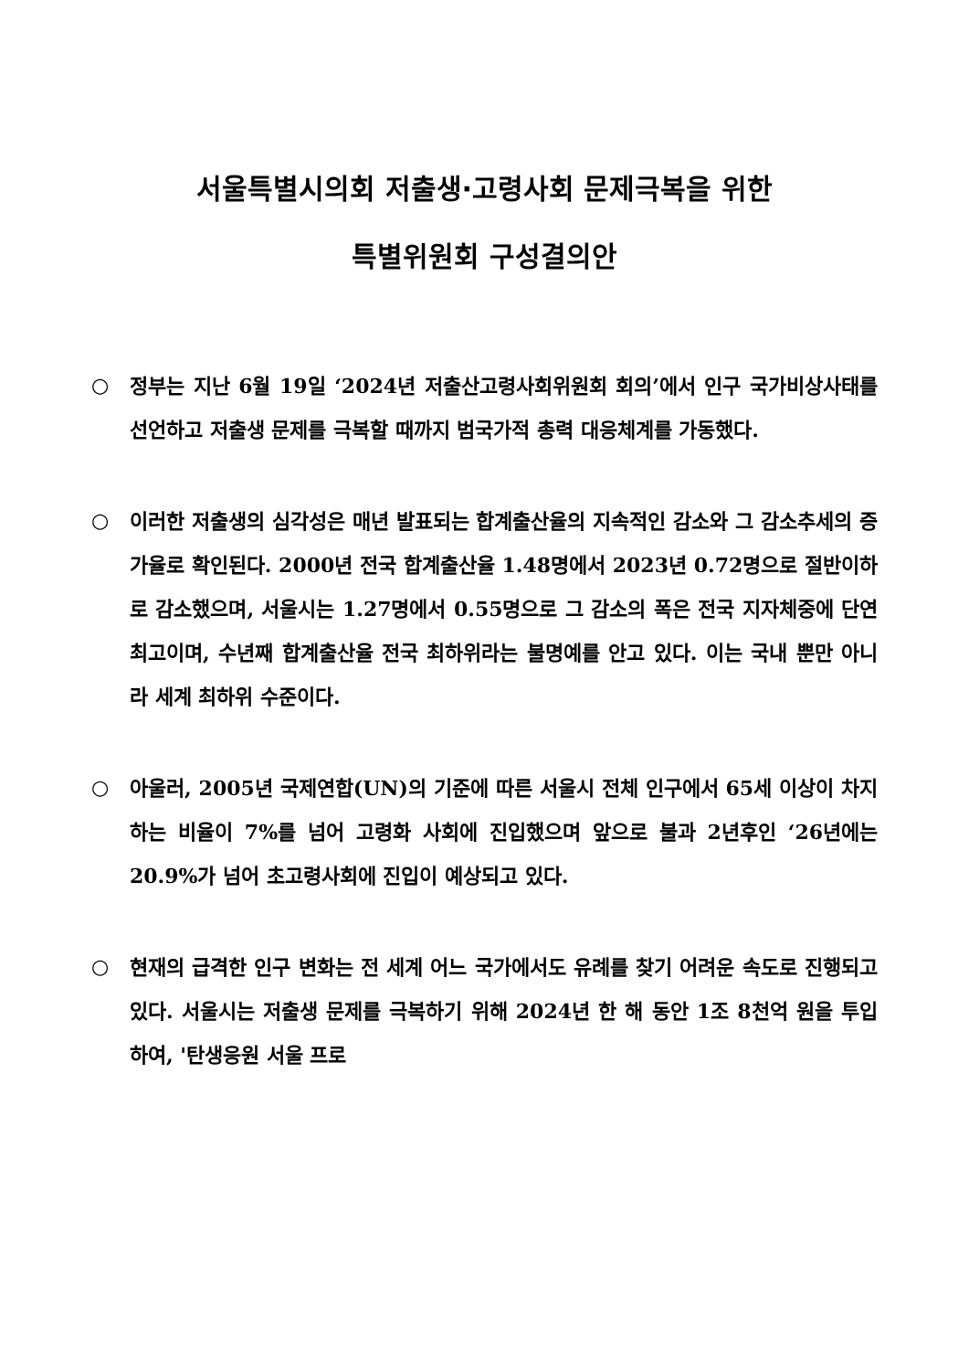서울특별시의회 저출생·고령사회 문제극복을 위한
특별위원회 구성결의안
○ 정부는 지난 6월 19일 ‘2024년 저출산고령사회위원회 회의’에서 인구 국가비상사태를 선언하고 저출생 문제를 극복할 때까지 범국가적 총력 대응체계를 가동했다.
○ 이러한 저출생의 심각성은 매년 발표되는 합계출산율의 지속적인 감소와 그 감소추세의 증가율로 확인된다. 2000년 전국 합계출산율 1.48명에서 2023년 0.72명으로 절반이하로 감소했으며, 서울시는 1.27명에서 0.55명으로 그 감소의 폭은 전국 지자체중에 단연 최고이며, 수년째 합계출산율 전국 최하위라는 불명예를 안고 있다. 이는 국내 뿐만 아니라 세계 최하위 수준이다.
○ 아울러, 2005년 국제연합(UN)의 기준에 따른 서울시 전체 인구에서 65세 이상이 차지하는 비율이 7%를 넘어 고령화 사회에 진입했으며 앞으로 불과 2년후인 ‘26년에는 20.9%가 넘어 초고령사회에 진입이 예상되고 있다.
○ 현재의 급격한 인구 변화는 전 세계 어느 국가에서도 유례를 찾기 어려운 속도로 진행되고 있다. 서울시는 저출생 문제를 극복하기 위해 2024년 한 해 동안 1조 8천억 원을 투입하여, '탄생응원 서울 프로